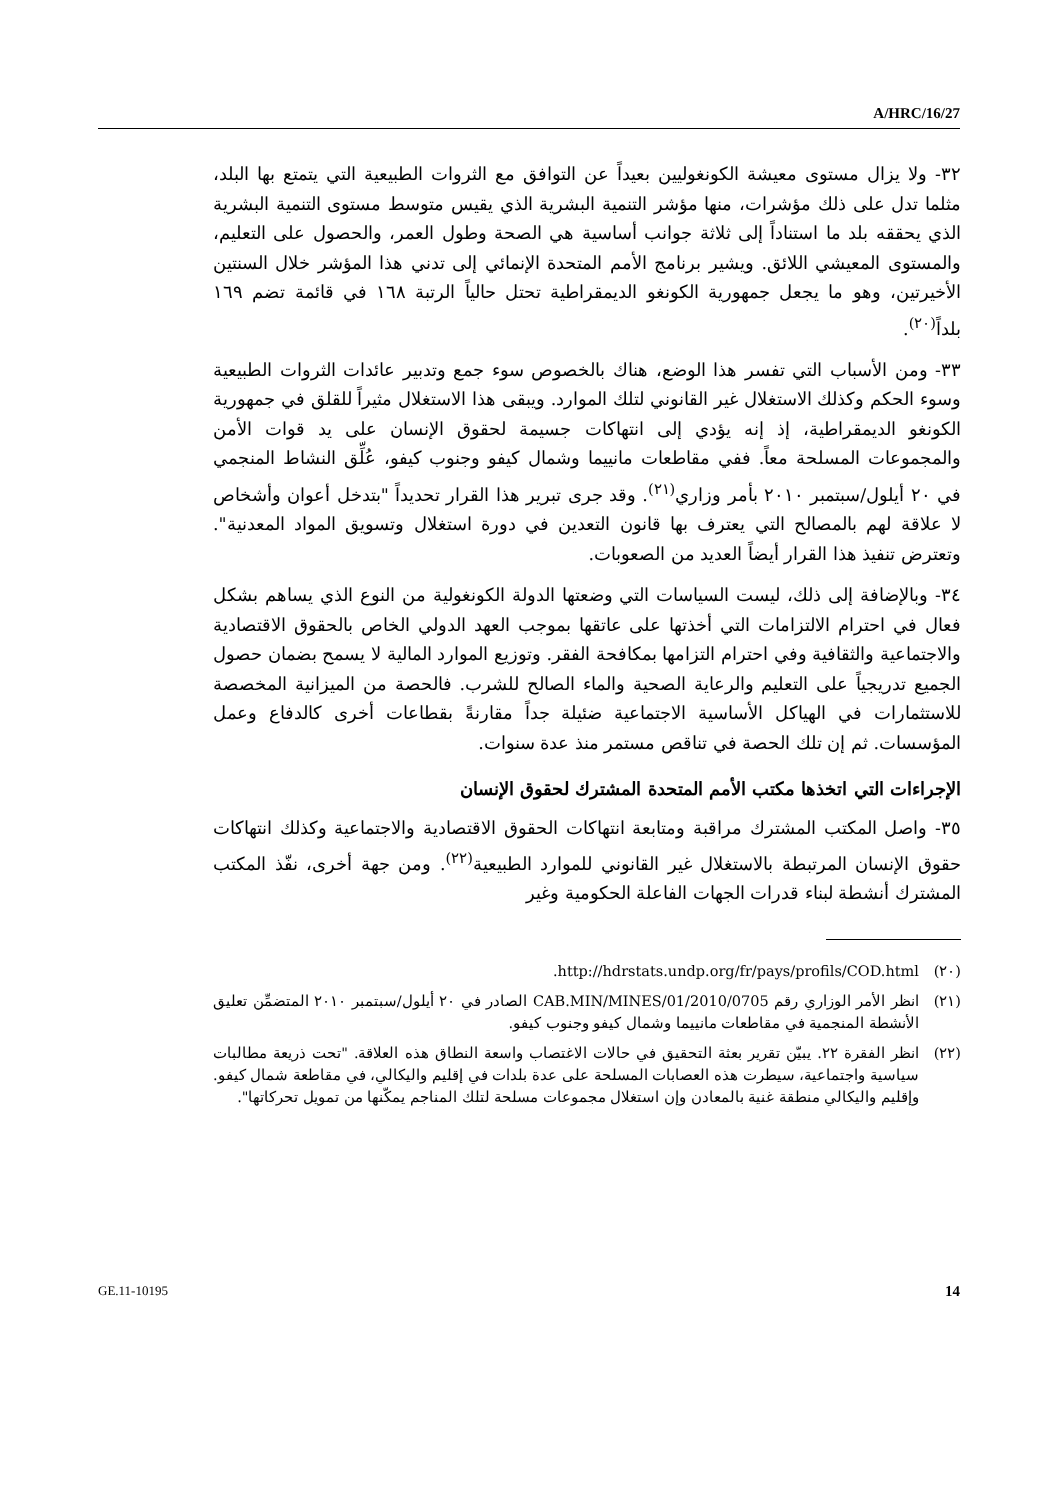A/HRC/16/27
٣٢- ولا يزال مستوى معيشة الكونغوليين بعيداً عن التوافق مع الثروات الطبيعية التي يتمتع بها البلد، مثلما تدل على ذلك مؤشرات، منها مؤشر التنمية البشرية الذي يقيس متوسط مستوى التنمية البشرية الذي يحققه بلد ما استناداً إلى ثلاثة جوانب أساسية هي الصحة وطول العمر، والحصول على التعليم، والمستوى المعيشي اللائق. ويشير برنامج الأمم المتحدة الإنمائي إلى تدني هذا المؤشر خلال السنتين الأخيرتين، وهو ما يجعل جمهورية الكونغو الديمقراطية تحتل حالياً الرتبة ١٦٨ في قائمة تضم ١٦٩ بلداً<sup>(٢٠)</sup>.
٣٣- ومن الأسباب التي تفسر هذا الوضع، هناك بالخصوص سوء جمع وتدبير عائدات الثروات الطبيعية وسوء الحكم وكذلك الاستغلال غير القانوني لتلك الموارد. ويبقى هذا الاستغلال مثيراً للقلق في جمهورية الكونغو الديمقراطية، إذ إنه يؤدي إلى انتهاكات جسيمة لحقوق الإنسان على يد قوات الأمن والمجموعات المسلحة معاً. ففي مقاطعات مانييما وشمال كيفو وجنوب كيفو، عُلِّق النشاط المنجمي في ٢٠ أيلول/سبتمبر ٢٠١٠ بأمر وزاري<sup>(٢١)</sup>. وقد جرى تبرير هذا القرار تحديداً "بتدخل أعوان وأشخاص لا علاقة لهم بالمصالح التي يعترف بها قانون التعدين في دورة استغلال وتسويق المواد المعدنية". وتعترض تنفيذ هذا القرار أيضاً العديد من الصعوبات.
٣٤- وبالإضافة إلى ذلك، ليست السياسات التي وضعتها الدولة الكونغولية من النوع الذي يساهم بشكل فعال في احترام الالتزامات التي أخذتها على عاتقها بموجب العهد الدولي الخاص بالحقوق الاقتصادية والاجتماعية والثقافية وفي احترام التزامها بمكافحة الفقر. وتوزيع الموارد المالية لا يسمح بضمان حصول الجميع تدريجياً على التعليم والرعاية الصحية والماء الصالح للشرب. فالحصة من الميزانية المخصصة للاستثمارات في الهياكل الأساسية الاجتماعية ضئيلة جداً مقارنةً بقطاعات أخرى كالدفاع وعمل المؤسسات. ثم إن تلك الحصة في تناقص مستمر منذ عدة سنوات.
الإجراءات التي اتخذها مكتب الأمم المتحدة المشترك لحقوق الإنسان
٣٥- واصل المكتب المشترك مراقبة ومتابعة انتهاكات الحقوق الاقتصادية والاجتماعية وكذلك انتهاكات حقوق الإنسان المرتبطة بالاستغلال غير القانوني للموارد الطبيعية<sup>(٢٢)</sup>. ومن جهة أخرى، نفّذ المكتب المشترك أنشطة لبناء قدرات الجهات الفاعلة الحكومية وغير
(٢٠) http://hdrstats.undp.org/fr/pays/profils/COD.html.
(٢١) انظر الأمر الوزاري رقم 0705/CAB.MIN/MINES/01/2010 الصادر في ٢٠ أيلول/سبتمبر ٢٠١٠ المتضمِّن تعليق الأنشطة المنجمية في مقاطعات مانييما وشمال كيفو وجنوب كيفو.
(٢٢) انظر الفقرة ٢٢. يبيّن تقرير بعثة التحقيق في حالات الاغتصاب واسعة النطاق هذه العلاقة. "تحت ذريعة مطالبات سياسية واجتماعية، سيطرت هذه العصابات المسلحة على عدة بلدات في إقليم واليكالي، في مقاطعة شمال كيفو. وإقليم واليكالي منطقة غنية بالمعادن وإن استغلال مجموعات مسلحة لتلك المناجم يمكّنها من تمويل تحركاتها".
GE.11-10195 14